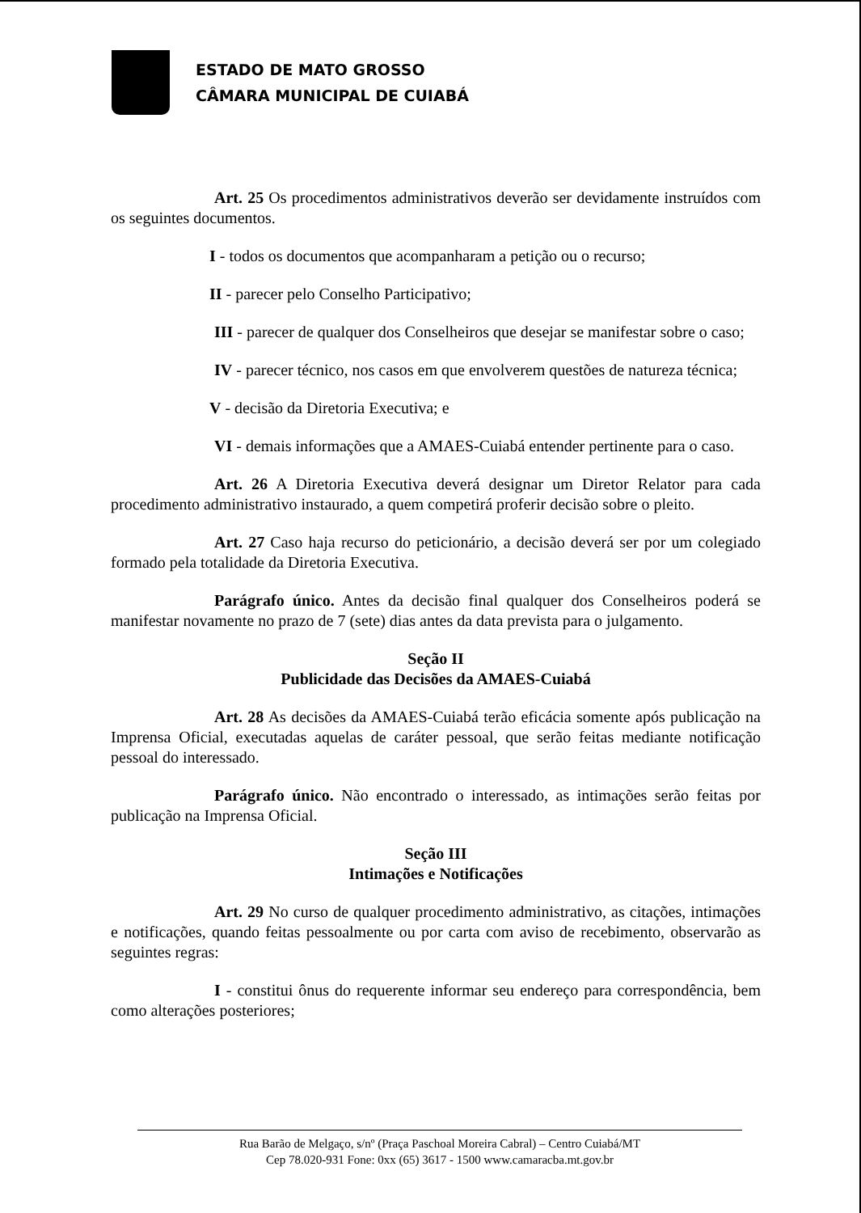ESTADO DE MATO GROSSO
CÂMARA MUNICIPAL DE CUIABÁ
Art. 25 Os procedimentos administrativos deverão ser devidamente instruídos com os seguintes documentos.
I - todos os documentos que acompanharam a petição ou o recurso;
II - parecer pelo Conselho Participativo;
III - parecer de qualquer dos Conselheiros que desejar se manifestar sobre o caso;
IV - parecer técnico, nos casos em que envolverem questões de natureza técnica;
V - decisão da Diretoria Executiva; e
VI - demais informações que a AMAES-Cuiabá entender pertinente para o caso.
Art. 26 A Diretoria Executiva deverá designar um Diretor Relator para cada procedimento administrativo instaurado, a quem competirá proferir decisão sobre o pleito.
Art. 27 Caso haja recurso do peticionário, a decisão deverá ser por um colegiado formado pela totalidade da Diretoria Executiva.
Parágrafo único. Antes da decisão final qualquer dos Conselheiros poderá se manifestar novamente no prazo de 7 (sete) dias antes da data prevista para o julgamento.
Seção II
Publicidade das Decisões da AMAES-Cuiabá
Art. 28 As decisões da AMAES-Cuiabá terão eficácia somente após publicação na Imprensa Oficial, executadas aquelas de caráter pessoal, que serão feitas mediante notificação pessoal do interessado.
Parágrafo único. Não encontrado o interessado, as intimações serão feitas por publicação na Imprensa Oficial.
Seção III
Intimações e Notificações
Art. 29 No curso de qualquer procedimento administrativo, as citações, intimações e notificações, quando feitas pessoalmente ou por carta com aviso de recebimento, observarão as seguintes regras:
I - constitui ônus do requerente informar seu endereço para correspondência, bem como alterações posteriores;
Rua Barão de Melgaço, s/nº (Praça Paschoal Moreira Cabral) – Centro Cuiabá/MT
Cep 78.020-931 Fone: 0xx (65) 3617 - 1500 www.camaracba.mt.gov.br